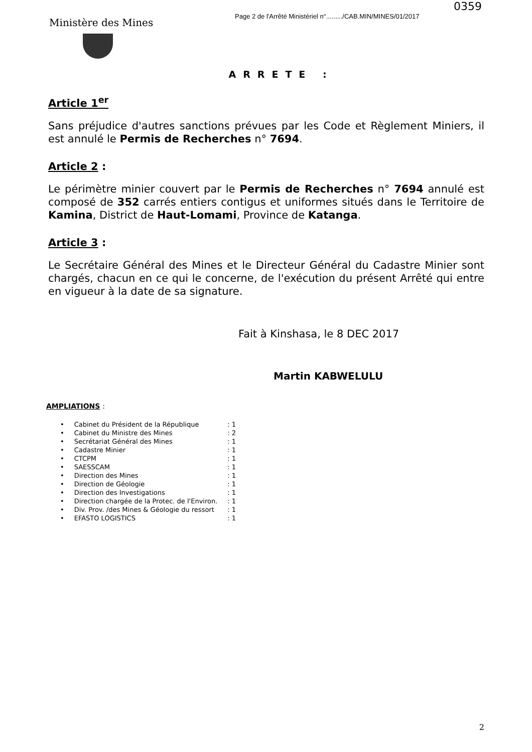0359
Ministère des Mines
Page 2 de l'Arrêté Ministériel n°........./CAB.MIN/MINES/01/2017
ARRETE :
Article 1<sup>er</sup>
Sans préjudice d'autres sanctions prévues par les Code et Règlement Miniers, il est annulé le Permis de Recherches n° 7694.
Article 2 :
Le périmètre minier couvert par le Permis de Recherches n° 7694 annulé est composé de 352 carrés entiers contigus et uniformes situés dans le Territoire de Kamina, District de Haut-Lomami, Province de Katanga.
Article 3 :
Le Secrétaire Général des Mines et le Directeur Général du Cadastre Minier sont chargés, chacun en ce qui le concerne, de l'exécution du présent Arrêté qui entre en vigueur à la date de sa signature.
Fait à Kinshasa, le 8 DEC 2017
Martin KABWELULU
AMPLIATIONS :
| • | Cabinet du Président de la République | : 1 |
| • | Cabinet du Ministre des Mines | : 2 |
| • | Secrétariat Général des Mines | : 1 |
| • | Cadastre Minier | : 1 |
| • | CTCPM | : 1 |
| • | SAESSCAM | : 1 |
| • | Direction des Mines | : 1 |
| • | Direction de Géologie | : 1 |
| • | Direction des Investigations | : 1 |
| • | Direction chargée de la Protec. de l'Environ. | : 1 |
| • | Div. Prov. /des Mines & Géologie du ressort | : 1 |
| • | EFASTO LOGISTICS | : 1 |
2